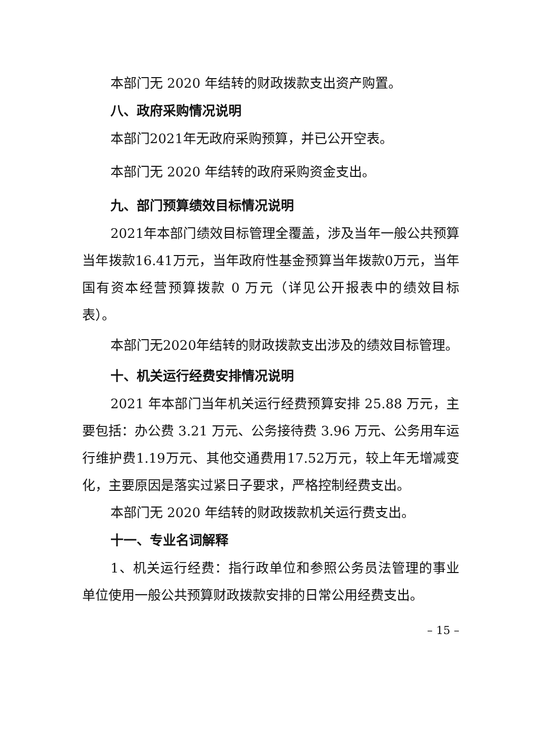本部门无 2020 年结转的财政拨款支出资产购置。
八、政府采购情况说明
本部门2021年无政府采购预算，并已公开空表。
本部门无 2020 年结转的政府采购资金支出。
九、部门预算绩效目标情况说明
2021年本部门绩效目标管理全覆盖，涉及当年一般公共预算当年拨款16.41万元，当年政府性基金预算当年拨款0万元，当年国有资本经营预算拨款 0 万元（详见公开报表中的绩效目标表）。
本部门无2020年结转的财政拨款支出涉及的绩效目标管理。
十、机关运行经费安排情况说明
2021 年本部门当年机关运行经费预算安排 25.88 万元，主要包括：办公费 3.21 万元、公务接待费 3.96 万元、公务用车运行维护费1.19万元、其他交通费用17.52万元，较上年无增减变化，主要原因是落实过紧日子要求，严格控制经费支出。
本部门无 2020 年结转的财政拨款机关运行费支出。
十一、专业名词解释
1、机关运行经费：指行政单位和参照公务员法管理的事业单位使用一般公共预算财政拨款安排的日常公用经费支出。
– 15 –